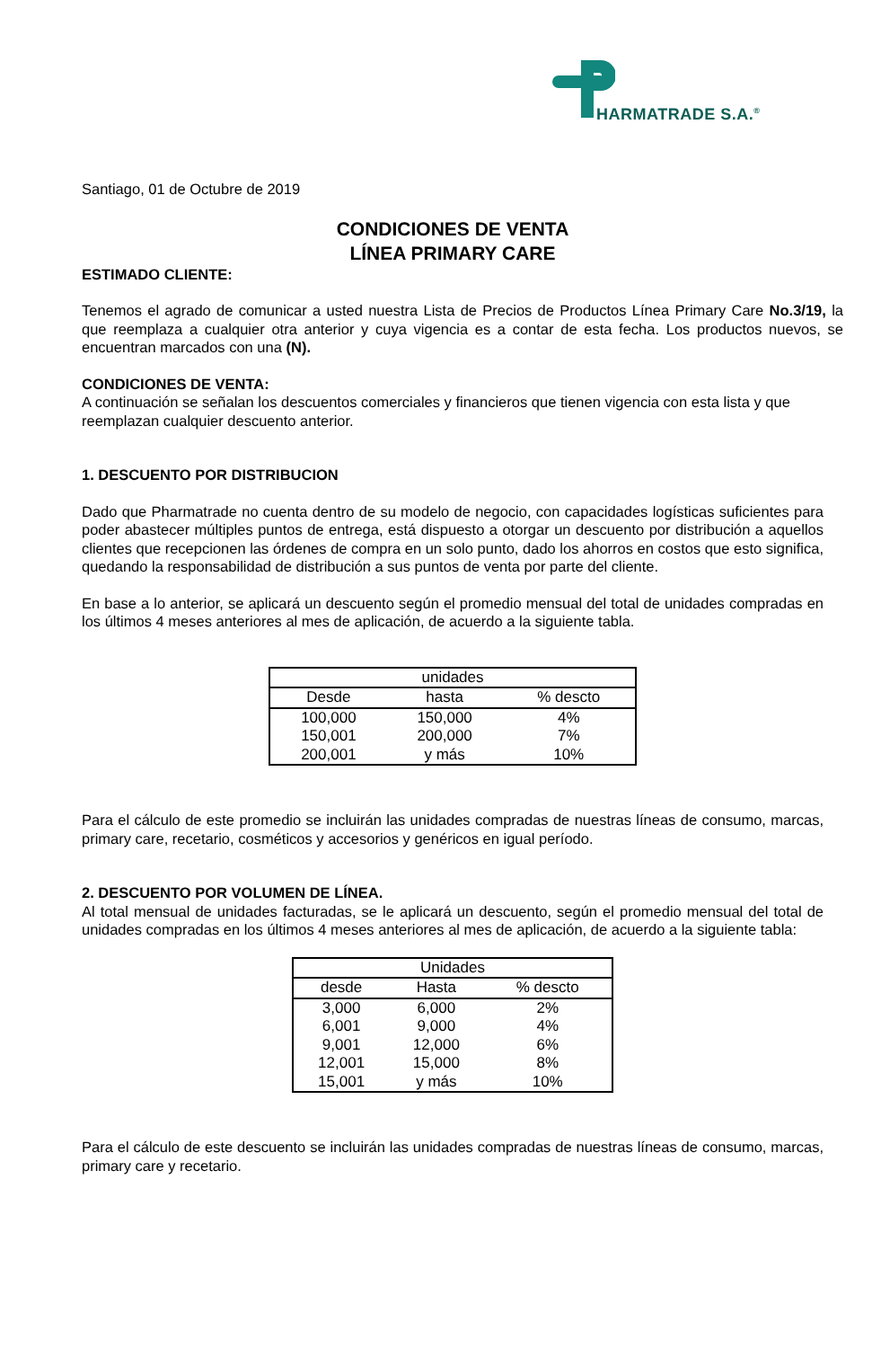HARMATRADE S.A.<sup>®</sup>
Santiago, 01 de Octubre de 2019
CONDICIONES DE VENTA
LÍNEA PRIMARY CARE
ESTIMADO CLIENTE:
Tenemos el agrado de comunicar a usted nuestra Lista de Precios de Productos Línea Primary Care No.3/19, la que reemplaza a cualquier otra anterior y cuya vigencia es a contar de esta fecha. Los productos nuevos, se encuentran marcados con una (N).
CONDICIONES DE VENTA:
A continuación se señalan los descuentos comerciales y financieros que tienen vigencia con esta lista y que reemplazan cualquier descuento anterior.
1. DESCUENTO POR DISTRIBUCION
Dado que Pharmatrade no cuenta dentro de su modelo de negocio, con capacidades logísticas suficientes para poder abastecer múltiples puntos de entrega, está dispuesto a otorgar un descuento por distribución a aquellos clientes que recepcionen las órdenes de compra en un solo punto, dado los ahorros en costos que esto significa, quedando la responsabilidad de distribución a sus puntos de venta por parte del cliente.
En base a lo anterior, se aplicará un descuento según el promedio mensual del total de unidades compradas en los últimos 4 meses anteriores al mes de aplicación, de acuerdo a la siguiente tabla.
| unidades | | |
| --- | --- | --- |
| Desde | hasta | % descto |
| 100,000 | 150,000 | 4% |
| 150,001 | 200,000 | 7% |
| 200,001 | y más | 10% |
Para el cálculo de este promedio se incluirán las unidades compradas de nuestras líneas de consumo, marcas, primary care, recetario, cosméticos y accesorios y genéricos en igual período.
2. DESCUENTO POR VOLUMEN DE LÍNEA.
Al total mensual de unidades facturadas, se le aplicará un descuento, según el promedio mensual del total de unidades compradas en los últimos 4 meses anteriores al mes de aplicación, de acuerdo a la siguiente tabla:
| Unidades | | |
| --- | --- | --- |
| desde | Hasta | % descto |
| 3,000 | 6,000 | 2% |
| 6,001 | 9,000 | 4% |
| 9,001 | 12,000 | 6% |
| 12,001 | 15,000 | 8% |
| 15,001 | y más | 10% |
Para el cálculo de este descuento se incluirán las unidades compradas de nuestras líneas de consumo, marcas, primary care y recetario.